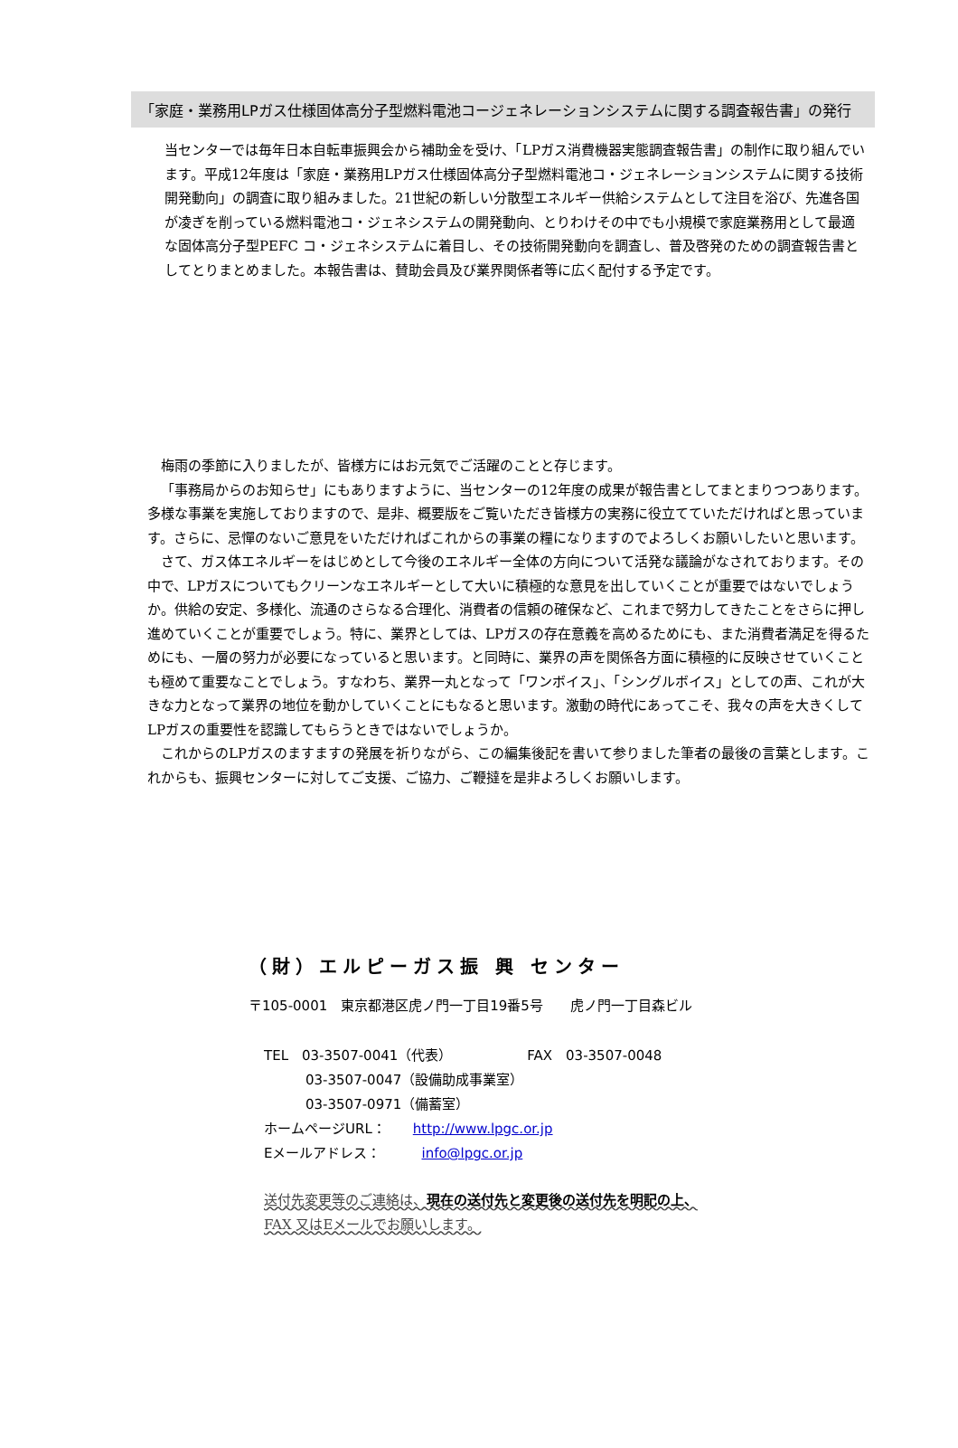「家庭・業務用LPガス仕様固体高分子型燃料電池コージェネレーションシステムに関する調査報告書」の発行
当センターでは毎年日本自転車振興会から補助金を受け、「LPガス消費機器実態調査報告書」の制作に取り組んでいます。平成12年度は「家庭・業務用LPガス仕様固体高分子型燃料電池コ・ジェネレーションシステムに関する技術開発動向」の調査に取り組みました。21世紀の新しい分散型エネルギー供給システムとして注目を浴び、先進各国が凌ぎを削っている燃料電池コ・ジェネシステムの開発動向、とりわけその中でも小規模で家庭業務用として最適な固体高分子型PEFC コ・ジェネシステムに着目し、その技術開発動向を調査し、普及啓発のための調査報告書としてとりまとめました。本報告書は、賛助会員及び業界関係者等に広く配付する予定です。
梅雨の季節に入りましたが、皆様方にはお元気でご活躍のことと存じます。
「事務局からのお知らせ」にもありますように、当センターの12年度の成果が報告書としてまとまりつつあります。多様な事業を実施しておりますので、是非、概要版をご覧いただき皆様方の実務に役立てていただければと思っています。さらに、忌憚のないご意見をいただければこれからの事業の糧になりますのでよろしくお願いしたいと思います。
さて、ガス体エネルギーをはじめとして今後のエネルギー全体の方向について活発な議論がなされております。その中で、LPガスについてもクリーンなエネルギーとして大いに積極的な意見を出していくことが重要ではないでしょうか。供給の安定、多様化、流通のさらなる合理化、消費者の信頼の確保など、これまで努力してきたことをさらに押し進めていくことが重要でしょう。特に、業界としては、LPガスの存在意義を高めるためにも、また消費者満足を得るためにも、一層の努力が必要になっていると思います。と同時に、業界の声を関係各方面に積極的に反映させていくことも極めて重要なことでしょう。すなわち、業界一丸となって「ワンボイス」、「シングルボイス」としての声、これが大きな力となって業界の地位を動かしていくことにもなると思います。激動の時代にあってこそ、我々の声を大きくしてLPガスの重要性を認識してもらうときではないでしょうか。
これからのLPガスのますますの発展を祈りながら、この編集後記を書いて参りました筆者の最後の言葉とします。これからも、振興センターに対してご支援、ご協力、ご鞭撻を是非よろしくお願いします。
（財）エルピーガス振 興 センター
〒105-0001　東京都港区虎ノ門一丁目19番5号　　虎ノ門一丁目森ビル
TEL　03-3507-0041（代表）　　　　　　FAX　03-3507-0048
03-3507-0047（設備助成事業室）
03-3507-0971（備蓄室）
ホームページURL：　　http://www.lpgc.or.jp
Eメールアドレス：　　　info@lpgc.or.jp
送付先変更等のご連絡は、現在の送付先と変更後の送付先を明記の上、
FAX 又はEメールでお願いします。